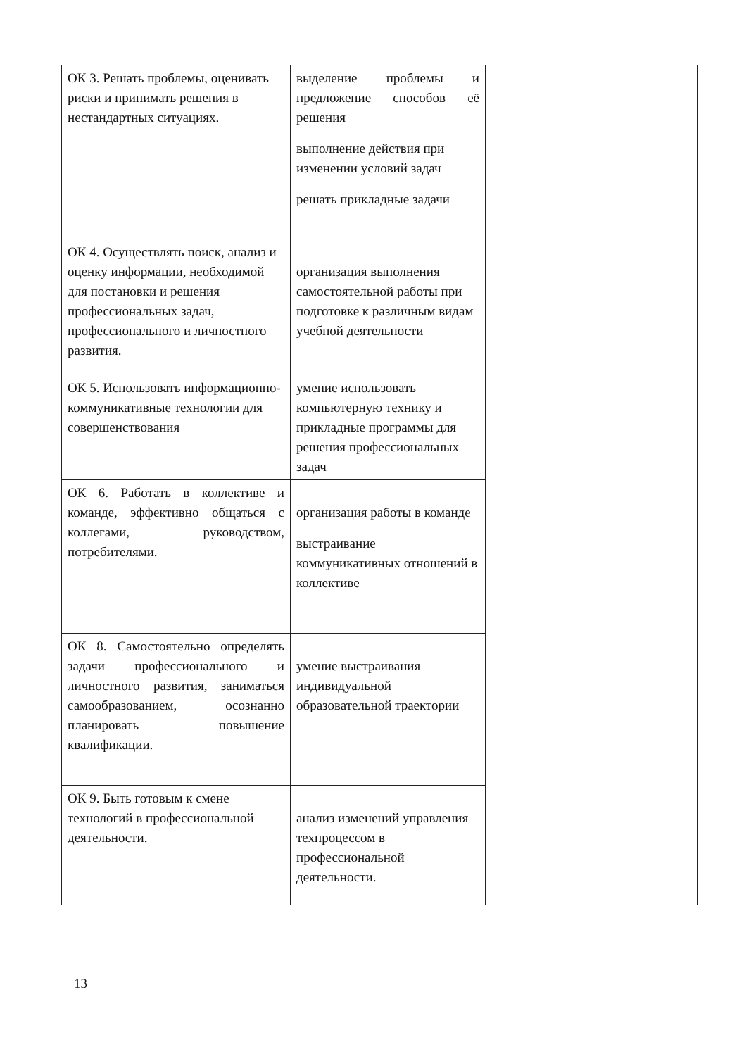| ОК 3. Решать проблемы, оценивать риски и принимать решения в нестандартных ситуациях. | выделение проблемы и предложение способов её решения выполнение действия при изменении условий задач решать прикладные задачи | |
| ОК 4. Осуществлять поиск, анализ и оценку информации, необходимой для постановки и решения профессиональных задач, профессионального и личностного развития. | организация выполнения самостоятельной работы при подготовке к различным видам учебной деятельности | |
| ОК 5. Использовать информационно-коммуникативные технологии для совершенствования | умение использовать компьютерную технику и прикладные программы для решения профессиональных задач | |
| ОК 6. Работать в коллективе и команде, эффективно общаться с коллегами, руководством, потребителями. | организация работы в команде выстраивание коммуникативных отношений в коллективе | |
| ОК 8. Самостоятельно определять задачи профессионального и личностного развития, заниматься самообразованием, осознанно планировать повышение квалификации. | умение выстраивания индивидуальной образовательной траектории | |
| ОК 9. Быть готовым к смене технологий в профессиональной деятельности. | анализ изменений управления техпроцессом в профессиональной деятельности. | |
13